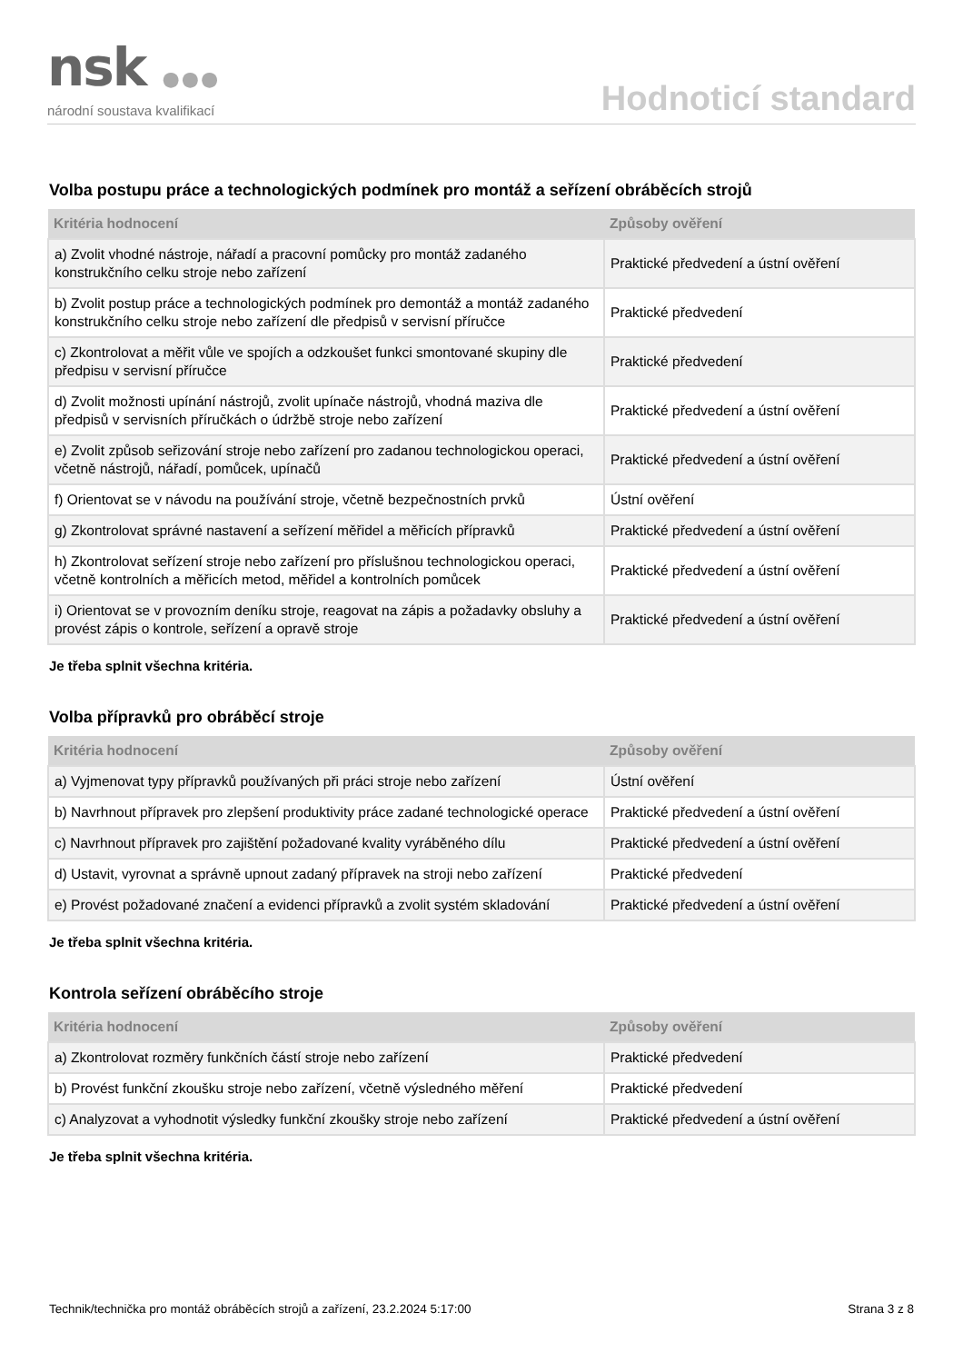nsk ●●●
národní soustava kvalifikací
Hodnoticí standard
Volba postupu práce a technologických podmínek pro montáž a seřízení obráběcích strojů
| Kritéria hodnocení | Způsoby ověření |
| --- | --- |
| a) Zvolit vhodné nástroje, nářadí a pracovní pomůcky pro montáž zadaného konstrukčního celku stroje nebo zařízení | Praktické předvedení a ústní ověření |
| b) Zvolit postup práce a technologických podmínek pro demontáž a montáž zadaného konstrukčního celku stroje nebo zařízení dle předpisů v servisní příručce | Praktické předvedení |
| c) Zkontrolovat a měřit vůle ve spojích a odzkoušet funkci smontované skupiny dle předpisu v servisní příručce | Praktické předvedení |
| d) Zvolit možnosti upínání nástrojů, zvolit upínače nástrojů, vhodná maziva dle předpisů v servisních příručkách o údržbě stroje nebo zařízení | Praktické předvedení a ústní ověření |
| e) Zvolit způsob seřizování stroje nebo zařízení pro zadanou technologickou operaci, včetně nástrojů, nářadí, pomůcek, upínačů | Praktické předvedení a ústní ověření |
| f) Orientovat se v návodu na používání stroje, včetně bezpečnostních prvků | Ústní ověření |
| g) Zkontrolovat správné nastavení a seřízení měřidel a měřicích přípravků | Praktické předvedení a ústní ověření |
| h) Zkontrolovat seřízení stroje nebo zařízení pro příslušnou technologickou operaci, včetně kontrolních a měřicích metod, měřidel a kontrolních pomůcek | Praktické předvedení a ústní ověření |
| i) Orientovat se v provozním deníku stroje, reagovat na zápis a požadavky obsluhy a provést zápis o kontrole, seřízení a opravě stroje | Praktické předvedení a ústní ověření |
Je třeba splnit všechna kritéria.
Volba přípravků pro obráběcí stroje
| Kritéria hodnocení | Způsoby ověření |
| --- | --- |
| a) Vyjmenovat typy přípravků používaných při práci stroje nebo zařízení | Ústní ověření |
| b) Navrhnout přípravek pro zlepšení produktivity práce zadané technologické operace | Praktické předvedení a ústní ověření |
| c) Navrhnout přípravek pro zajištění požadované kvality vyráběného dílu | Praktické předvedení a ústní ověření |
| d) Ustavit, vyrovnat a správně upnout zadaný přípravek na stroji nebo zařízení | Praktické předvedení |
| e) Provést požadované značení a evidenci přípravků a zvolit systém skladování | Praktické předvedení a ústní ověření |
Je třeba splnit všechna kritéria.
Kontrola seřízení obráběcího stroje
| Kritéria hodnocení | Způsoby ověření |
| --- | --- |
| a) Zkontrolovat rozměry funkčních částí stroje nebo zařízení | Praktické předvedení |
| b) Provést funkční zkoušku stroje nebo zařízení, včetně výsledného měření | Praktické předvedení |
| c) Analyzovat a vyhodnotit výsledky funkční zkoušky stroje nebo zařízení | Praktické předvedení a ústní ověření |
Je třeba splnit všechna kritéria.
Technik/technička pro montáž obráběcích strojů a zařízení, 23.2.2024 5:17:00 Strana 3 z 8